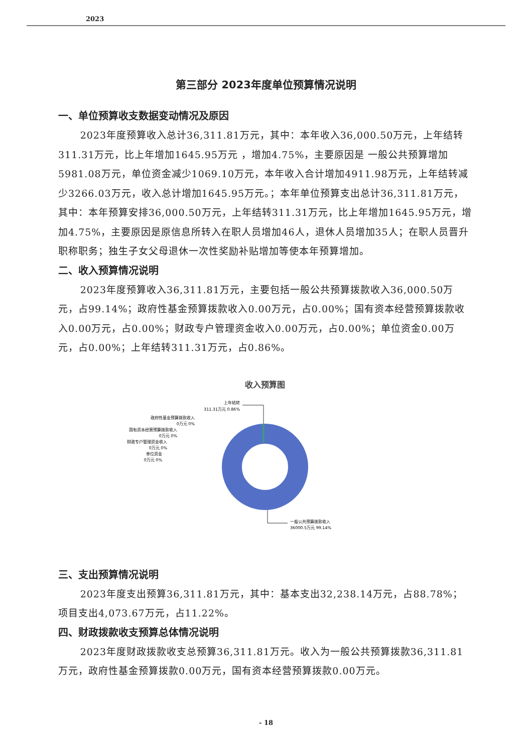2023
第三部分 2023年度单位预算情况说明
一、单位预算收支数据变动情况及原因
2023年度预算收入总计36,311.81万元，其中：本年收入36,000.50万元，上年结转311.31万元，比上年增加1645.95万元 ，增加4.75%，主要原因是 一般公共预算增加5981.08万元，单位资金减少1069.10万元，本年收入合计增加4911.98万元，上年结转减少3266.03万元，收入总计增加1645.95万元。；本年单位预算支出总计36,311.81万元，其中：本年预算安排36,000.50万元，上年结转311.31万元，比上年增加1645.95万元，增加4.75%，主要原因是原信息所转入在职人员增加46人，退休人员增加35人；在职人员晋升职称职务；独生子女父母退休一次性奖励补贴增加等使本年预算增加。
二、收入预算情况说明
2023年度预算收入36,311.81万元，主要包括一般公共预算拨款收入36,000.50万元，占99.14%；政府性基金预算拨款收入0.00万元，占0.00%；国有资本经营预算拨款收入0.00万元，占0.00%；财政专户管理资金收入0.00万元，占0.00%；单位资金0.00万元，占0.00%；上年结转311.31万元，占0.86%。
收入预算图
上年结转
311.31万元 0.86%
政府性基金预算拨款收入
0万元 0%
国有资本经营预算拨款收入
0万元 0%
财政专户管理资金收入
0万元 0%
单位资金
0万元 0%
一般公共预算拨款收入
36000.5万元 99.14%
三、支出预算情况说明
2023年度支出预算36,311.81万元，其中：基本支出32,238.14万元，占88.78%；项目支出4,073.67万元，占11.22%。
四、财政拨款收支预算总体情况说明
2023年度财政拨款收支总预算36,311.81万元。收入为一般公共预算拨款36,311.81万元，政府性基金预算拨款0.00万元，国有资本经营预算拨款0.00万元。
- 18